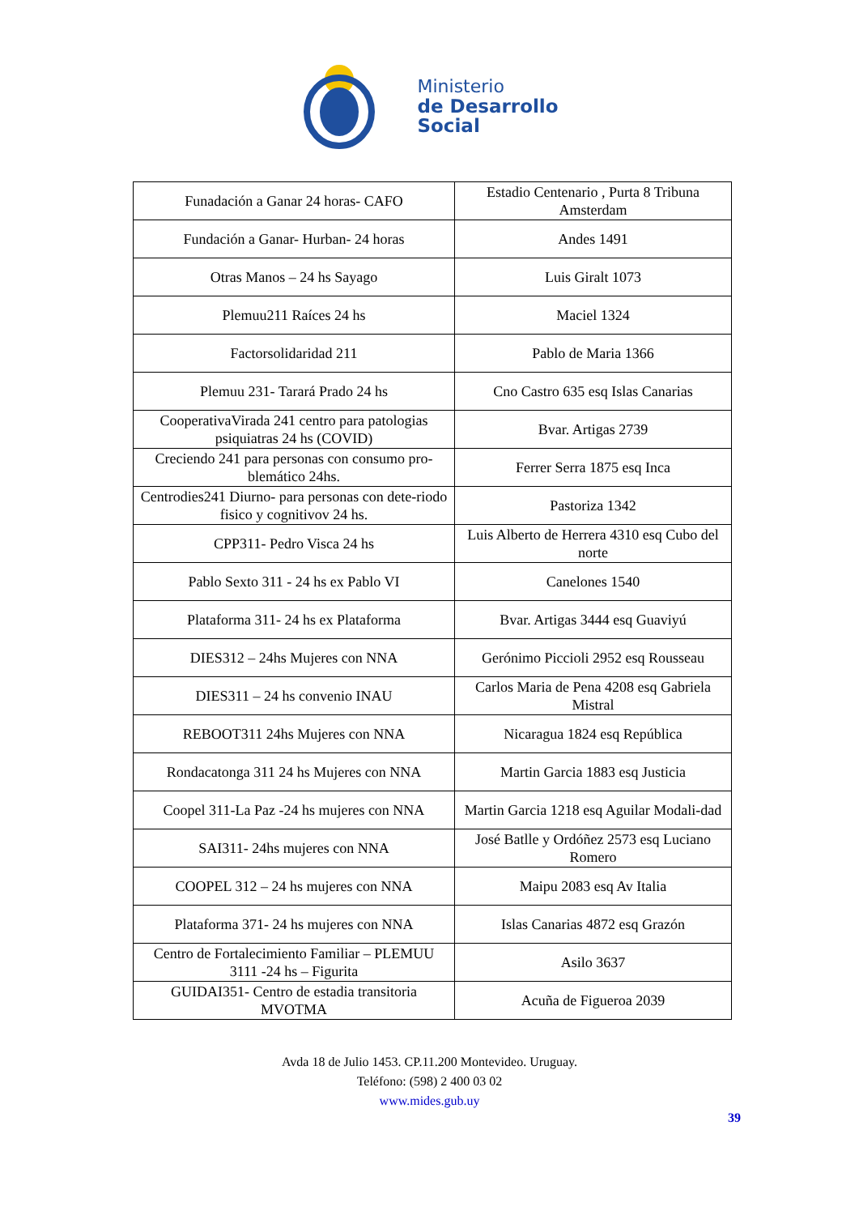Ministerio
de Desarrollo
Social
| Funadación a Ganar 24 horas- CAFO | Estadio Centenario , Purta 8 Tribuna Amsterdam |
| Fundación a Ganar- Hurban- 24 horas | Andes 1491 |
| Otras Manos – 24 hs Sayago | Luis Giralt 1073 |
| Plemuu211 Raíces 24 hs | Maciel 1324 |
| Factorsolidaridad 211 | Pablo de Maria 1366 |
| Plemuu 231- Tarará Prado 24 hs | Cno Castro 635 esq Islas Canarias |
| CooperativaVirada 241 centro para patologias psiquiatras 24 hs (COVID) | Bvar. Artigas 2739 |
| Creciendo 241 para personas con consumo pro-blemático 24hs. | Ferrer Serra 1875 esq Inca |
| Centrodies241 Diurno- para personas con dete-riodo fisico y cognitivov 24 hs. | Pastoriza 1342 |
| CPP311- Pedro Visca 24 hs | Luis Alberto de Herrera 4310 esq Cubo del norte |
| Pablo Sexto 311 - 24 hs ex Pablo VI | Canelones 1540 |
| Plataforma 311- 24 hs ex Plataforma | Bvar. Artigas 3444 esq Guaviyú |
| DIES312 – 24hs Mujeres con NNA | Gerónimo Piccioli 2952 esq Rousseau |
| DIES311 – 24 hs convenio INAU | Carlos Maria de Pena 4208 esq Gabriela Mistral |
| REBOOT311 24hs Mujeres con NNA | Nicaragua 1824 esq República |
| Rondacatonga 311 24 hs Mujeres con NNA | Martin Garcia 1883 esq Justicia |
| Coopel 311-La Paz -24 hs mujeres con NNA | Martin Garcia 1218 esq Aguilar Modali-dad |
| SAI311- 24hs mujeres con NNA | José Batlle y Ordóñez 2573 esq Luciano Romero |
| COOPEL 312 – 24 hs mujeres con NNA | Maipu 2083 esq Av Italia |
| Plataforma 371- 24 hs mujeres con NNA | Islas Canarias 4872 esq Grazón |
| Centro de Fortalecimiento Familiar – PLEMUU 3111 -24 hs – Figurita | Asilo 3637 |
| GUIDAI351- Centro de estadia transitoria MVOTMA | Acuña de Figueroa 2039 |
Avda 18 de Julio 1453. CP.11.200 Montevideo. Uruguay.
Teléfono: (598) 2 400 03 02
www.mides.gub.uy
39